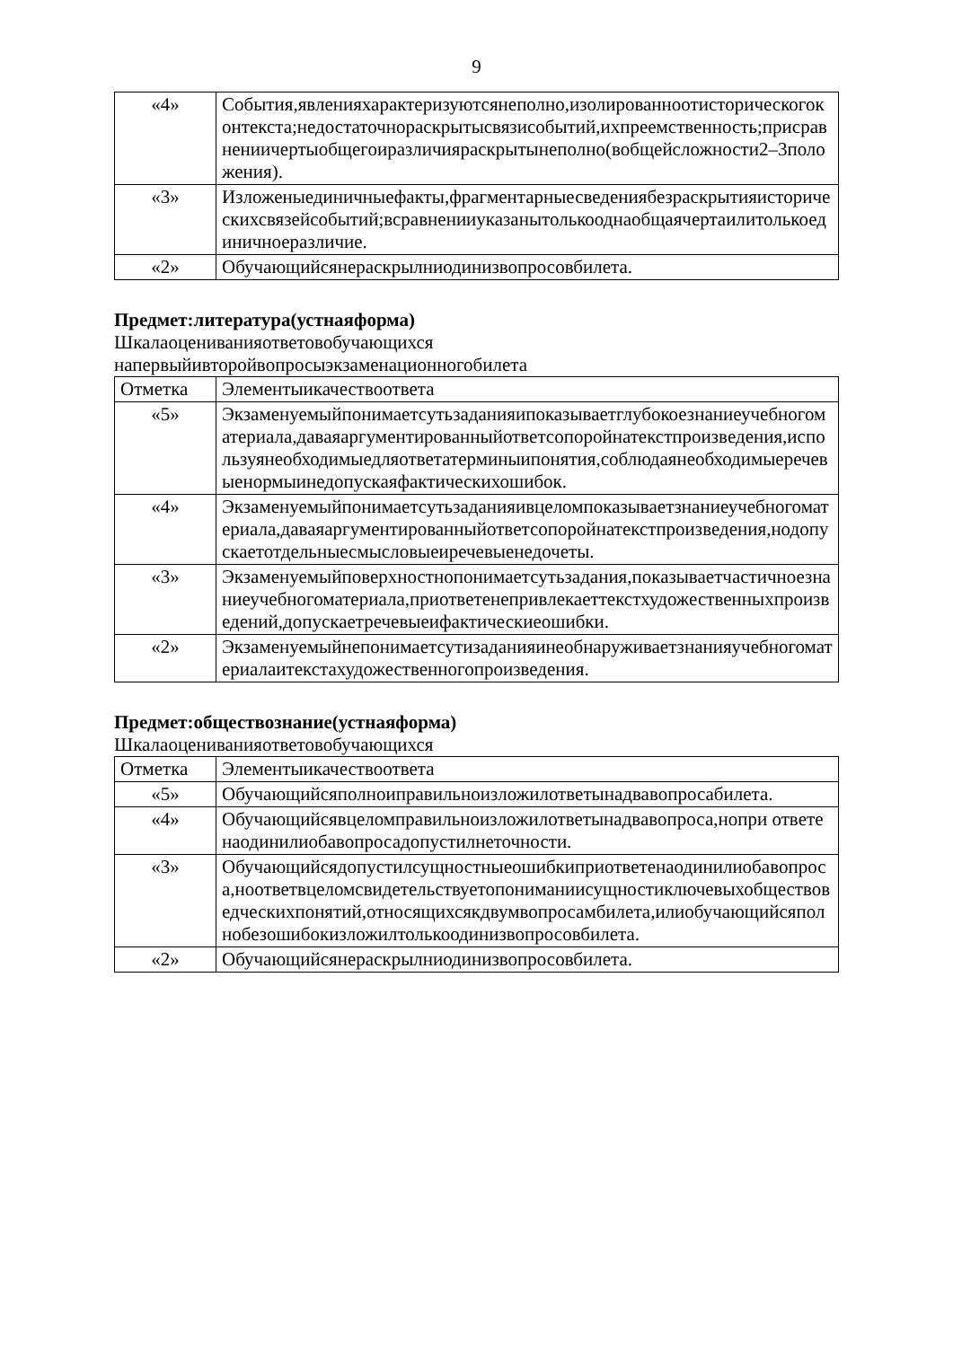9
| «4» | События,явленияхарактеризуютсянеполно,изолированноотисторическогоконтекста;недостаточнораскрытысвязисобытий,ихпреемственность;присравнениичертыобщегоиразличияраскрытынеполно(вобщейсложности2–3положения). |
| «3» | Изложеныединичныефакты,фрагментарныесведениябезраскрытияисторическихсвязейсобытий;всравненииуказанытолькооднаобщаячертаилитолькоединичноеразличие. |
| «2» | Обучающийсянераскрылниодинизвопросовбилета. |
Предмет:литература(устнаяформа)
Шкалаоцениванияответовобучающихся
напервыйивторойвопросыэкзаменационногобилета
| Отметка | Элементыикачествоответа |
| --- | --- |
| «5» | Экзаменуемыйпонимаетсутьзаданияипоказываетглубокоезнаниеучебногоматериала,даваяаргументированныйответсопоройнатекстпроизведения,используянеобходимыедляответатерминыипонятия,соблюдаянеобходимыеречевыенормыинедопускаяфактическихошибок. |
| «4» | Экзаменуемыйпонимаетсутьзаданияивцеломпоказываетзнаниеучебногоматериала,даваяаргументированныйответсопоройнатекстпроизведения,нодопускаетотдельныесмысловыеиречевыенедочеты. |
| «3» | Экзаменуемыйповерхностнопонимаетсутьзадания,показываетчастичноезнаниеучебногоматериала,приответенепривлекаеттекстхудожественныхпроизведений,допускаетречевыеифактическиеошибки. |
| «2» | Экзаменуемыйнепонимаетсутизаданияинеобнаруживаетзнанияучебногоматериалаитекстахудожественногопроизведения. |
Предмет:обществознание(устнаяформа)
Шкалаоцениванияответовобучающихся
| Отметка | Элементыикачествоответа |
| --- | --- |
| «5» | Обучающийсяполноиправильноизложилответынадвавопросабилета. |
| «4» | Обучающийсявцеломправильноизложилответынадвавопроса,нопри ответенаодинилиобавопросадопустилнеточности. |
| «3» | Обучающийсядопустилсущностныеошибкиприответенаодинилиобавопроса,ноответвцеломсвидетельствуетопониманиисущностиключевыхобществоведческихпонятий,относящихсякдвумвопросамбилета,илиобучающийсяполнобезошибокизложилтолькоодинизвопросовбилета. |
| «2» | Обучающийсянераскрылниодинизвопросовбилета. |